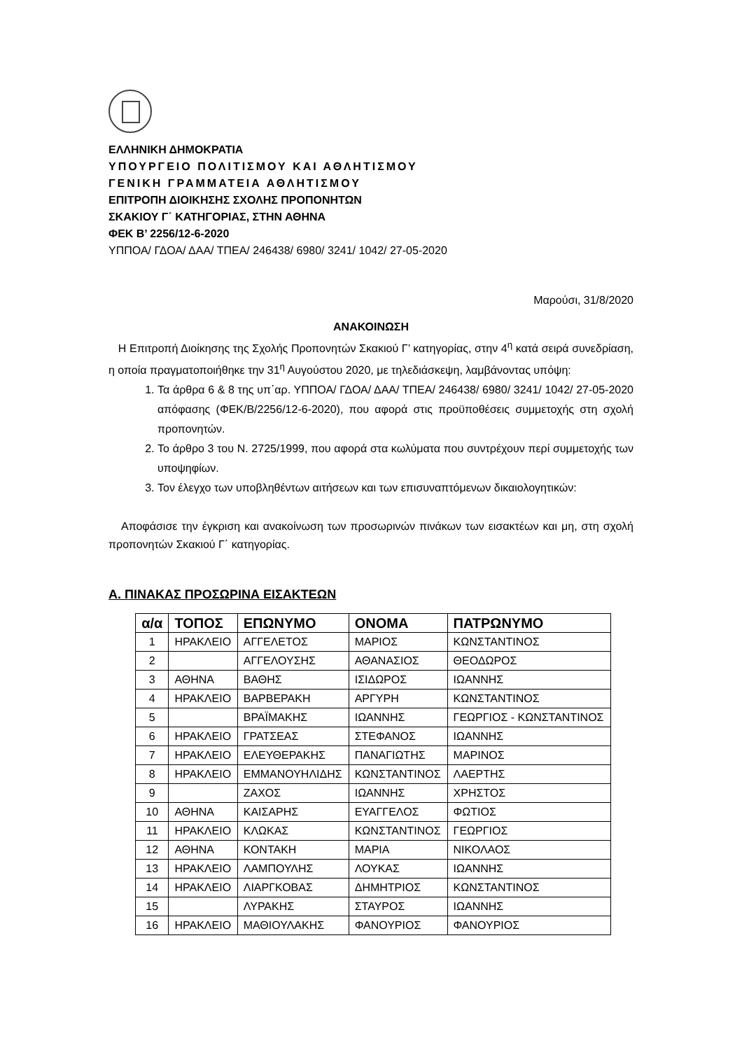ΕΛΛΗΝΙΚΗ ΔΗΜΟΚΡΑΤΙΑ
ΥΠΟΥΡΓΕΙΟ ΠΟΛΙΤΙΣΜΟΥ ΚΑΙ ΑΘΛΗΤΙΣΜΟΥ
ΓΕΝΙΚΗ ΓΡΑΜΜΑΤΕΙΑ ΑΘΛΗΤΙΣΜΟΥ
ΕΠΙΤΡΟΠΗ ΔΙΟΙΚΗΣΗΣ ΣΧΟΛΗΣ ΠΡΟΠΟΝΗΤΩΝ
ΣΚΑΚΙΟΥ Γ΄ ΚΑΤΗΓΟΡΙΑΣ, ΣΤΗΝ ΑΘΗΝΑ
ΦΕΚ Β’ 2256/12-6-2020
ΥΠΠΟΑ/ ΓΔΟΑ/ ΔΑΑ/ ΤΠΕΑ/ 246438/ 6980/ 3241/ 1042/ 27-05-2020
Μαρούσι, 31/8/2020
ΑΝΑΚΟΙΝΩΣΗ
Η Επιτροπή Διοίκησης της Σχολής Προπονητών Σκακιού Γ’ κατηγορίας, στην 4<sup>η</sup> κατά σειρά συνεδρίαση, η οποία πραγματοποιήθηκε την 31<sup>η</sup> Αυγούστου 2020, με τηλεδιάσκεψη, λαμβάνοντας υπόψη:
1. Τα άρθρα 6 & 8 της υπ΄αρ. ΥΠΠΟΑ/ ΓΔΟΑ/ ΔΑΑ/ ΤΠΕΑ/ 246438/ 6980/ 3241/ 1042/ 27-05-2020 απόφασης (ΦΕΚ/Β/2256/12-6-2020), που αφορά στις προϋποθέσεις συμμετοχής στη σχολή προπονητών.
2. Το άρθρο 3 του Ν. 2725/1999, που αφορά στα κωλύματα που συντρέχουν περί συμμετοχής των υποψηφίων.
3. Τον έλεγχο των υποβληθέντων αιτήσεων και των επισυναπτόμενων δικαιολογητικών:
Αποφάσισε την έγκριση και ανακοίνωση των προσωρινών πινάκων των εισακτέων και μη, στη σχολή προπονητών Σκακιού Γ΄ κατηγορίας.
Α. ΠΙΝΑΚΑΣ ΠΡΟΣΩΡΙΝΑ ΕΙΣΑΚΤΕΩΝ
| α/α | ΤΟΠΟΣ | ΕΠΩΝΥΜΟ | ΟΝΟΜΑ | ΠΑΤΡΩΝΥΜΟ |
| --- | --- | --- | --- | --- |
| 1 | ΗΡΑΚΛΕΙΟ | ΑΓΓΕΛΕΤΟΣ | ΜΑΡΙΟΣ | ΚΩΝΣΤΑΝΤΙΝΟΣ |
| 2 | | ΑΓΓΕΛΟΥΣΗΣ | ΑΘΑΝΑΣΙΟΣ | ΘΕΟΔΩΡΟΣ |
| 3 | ΑΘΗΝΑ | ΒΑΘΗΣ | ΙΣΙΔΩΡΟΣ | ΙΩΑΝΝΗΣ |
| 4 | ΗΡΑΚΛΕΙΟ | ΒΑΡΒΕΡΑΚΗ | ΑΡΓΥΡΗ | ΚΩΝΣΤΑΝΤΙΝΟΣ |
| 5 | | ΒΡΑΪΜΑΚΗΣ | ΙΩΑΝΝΗΣ | ΓΕΩΡΓΙΟΣ - ΚΩΝΣΤΑΝΤΙΝΟΣ |
| 6 | ΗΡΑΚΛΕΙΟ | ΓΡΑΤΣΕΑΣ | ΣΤΕΦΑΝΟΣ | ΙΩΑΝΝΗΣ |
| 7 | ΗΡΑΚΛΕΙΟ | ΕΛΕΥΘΕΡΑΚΗΣ | ΠΑΝΑΓΙΩΤΗΣ | ΜΑΡΙΝΟΣ |
| 8 | ΗΡΑΚΛΕΙΟ | ΕΜΜΑΝΟΥΗΛΙΔΗΣ | ΚΩΝΣΤΑΝΤΙΝΟΣ | ΛΑΕΡΤΗΣ |
| 9 | | ΖΑΧΟΣ | ΙΩΑΝΝΗΣ | ΧΡΗΣΤΟΣ |
| 10 | ΑΘΗΝΑ | ΚΑΙΣΑΡΗΣ | ΕΥΑΓΓΕΛΟΣ | ΦΩΤΙΟΣ |
| 11 | ΗΡΑΚΛΕΙΟ | ΚΛΩΚΑΣ | ΚΩΝΣΤΑΝΤΙΝΟΣ | ΓΕΩΡΓΙΟΣ |
| 12 | ΑΘΗΝΑ | ΚΟΝΤΑΚΗ | ΜΑΡΙΑ | ΝΙΚΟΛΑΟΣ |
| 13 | ΗΡΑΚΛΕΙΟ | ΛΑΜΠΟΥΛΗΣ | ΛΟΥΚΑΣ | ΙΩΑΝΝΗΣ |
| 14 | ΗΡΑΚΛΕΙΟ | ΛΙΑΡΓΚΟΒΑΣ | ΔΗΜΗΤΡΙΟΣ | ΚΩΝΣΤΑΝΤΙΝΟΣ |
| 15 | | ΛΥΡΑΚΗΣ | ΣΤΑΥΡΟΣ | ΙΩΑΝΝΗΣ |
| 16 | ΗΡΑΚΛΕΙΟ | ΜΑΘΙΟΥΛΑΚΗΣ | ΦΑΝΟΥΡΙΟΣ | ΦΑΝΟΥΡΙΟΣ |